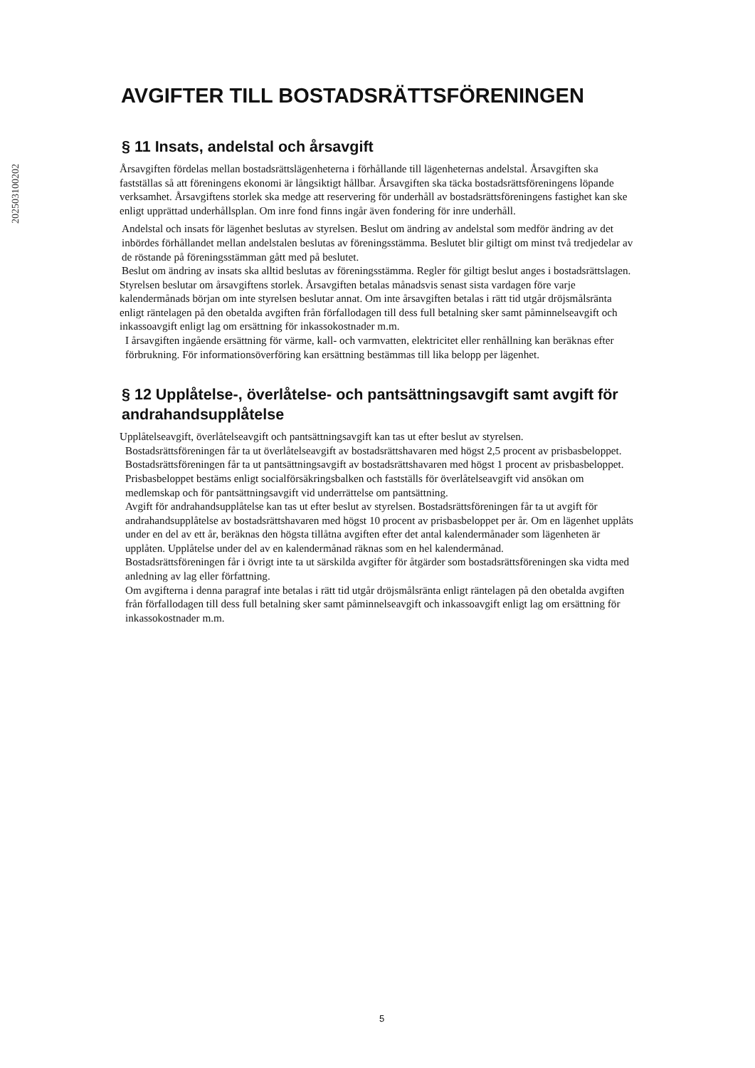202503100202
AVGIFTER TILL BOSTADSRÄTTSFÖRENINGEN
§ 11 Insats, andelstal och årsavgift
Årsavgiften fördelas mellan bostadsrättslägenheterna i förhållande till lägenheternas andelstal. Årsavgiften ska fastställas så att föreningens ekonomi är långsiktigt hållbar. Årsavgiften ska täcka bostadsrättsföreningens löpande verksamhet. Årsavgiftens storlek ska medge att reservering för underhåll av bostadsrättsföreningens fastighet kan ske enligt upprättad underhållsplan. Om inre fond finns ingår även fondering för inre underhåll.
Andelstal och insats för lägenhet beslutas av styrelsen. Beslut om ändring av andelstal som medför ändring av det inbördes förhållandet mellan andelstalen beslutas av föreningsstämma. Beslutet blir giltigt om minst två tredjedelar av de röstande på föreningsstämman gått med på beslutet.
Beslut om ändring av insats ska alltid beslutas av föreningsstämma. Regler för giltigt beslut anges i bostadsrättslagen.
Styrelsen beslutar om årsavgiftens storlek. Årsavgiften betalas månadsvis senast sista vardagen före varje kalendermånads början om inte styrelsen beslutar annat. Om inte årsavgiften betalas i rätt tid utgår dröjsmålsränta enligt räntelagen på den obetalda avgiften från förfallodagen till dess full betalning sker samt påminnelseavgift och inkassoavgift enligt lag om ersättning för inkassokostnader m.m.
I årsavgiften ingående ersättning för värme, kall- och varmvatten, elektricitet eller renhållning kan beräknas efter förbrukning. För informationsöverföring kan ersättning bestämmas till lika belopp per lägenhet.
§ 12 Upplåtelse-, överlåtelse- och pantsättningsavgift samt avgift för andrahandsupplåtelse
Upplåtelseavgift, överlåtelseavgift och pantsättningsavgift kan tas ut efter beslut av styrelsen.
Bostadsrättsföreningen får ta ut överlåtelseavgift av bostadsrättshavaren med högst 2,5 procent av prisbasbeloppet.
Bostadsrättsföreningen får ta ut pantsättningsavgift av bostadsrättshavaren med högst 1 procent av prisbasbeloppet.
Prisbasbeloppet bestäms enligt socialförsäkringsbalken och fastställs för överlåtelseavgift vid ansökan om medlemskap och för pantsättningsavgift vid underrättelse om pantsättning.
Avgift för andrahandsupplåtelse kan tas ut efter beslut av styrelsen. Bostadsrättsföreningen får ta ut avgift för andrahandsupplåtelse av bostadsrättshavaren med högst 10 procent av prisbasbeloppet per år. Om en lägenhet upplåts under en del av ett år, beräknas den högsta tillåtna avgiften efter det antal kalendermånader som lägenheten är upplåten. Upplåtelse under del av en kalendermånad räknas som en hel kalendermånad.
Bostadsrättsföreningen får i övrigt inte ta ut särskilda avgifter för åtgärder som bostadsrättsföreningen ska vidta med anledning av lag eller författning.
Om avgifterna i denna paragraf inte betalas i rätt tid utgår dröjsmålsränta enligt räntelagen på den obetalda avgiften från förfallodagen till dess full betalning sker samt påminnelseavgift och inkassoavgift enligt lag om ersättning för inkassokostnader m.m.
5